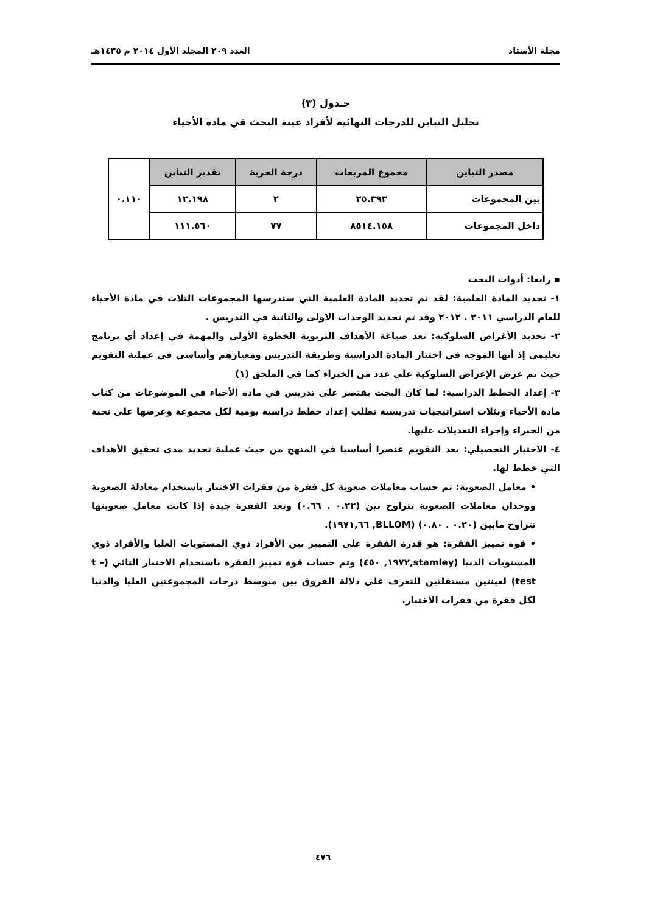مجلة الأستاذ العدد ٢٠٩ المجلد الأول ٢٠١٤ م ١٤٣٥هـ
جـدول (٣)
تحليل التباين للدرجات النهائية لأفراد عينة البحث في مادة الأحياء
| مصدر التباين | مجموع المربعات | درجة الحرية | تقدير التباين | ٠.١١٠ |
| بين المجموعات | ٢٥.٣٩٣ | ٢ | ١٢.١٩٨ | |
| داخل المجموعات | ٨٥١٤.١٥٨ | ٧٧ | ١١١.٥٦٠ | |
▪ رابعا: أدوات البحث
١- تحديد المادة العلمية: لقد تم تحديد المادة العلمية التي ستدرسها المجموعات الثلاث في مادة الأحياء للعام الدراسي ٢٠١١ . ٢٠١٢ وقد تم تحديد الوحدات الاولى والثانية في التدريس .
٢- تحديد الأغراض السلوكية: تعد صياغة الأهداف التربوية الخطوة الأولى والمهمة في إعداد أي برنامج تعليمي إذ أنها الموجه في اختيار المادة الدراسية وطريقة التدريس ومعيارهم وأساسي في عملية التقويم حيث تم عرض الإغراض السلوكية على عدد من الخبراء كما في الملحق (١)
٣- إعداد الخطط الدراسية: لما كان البحث يقتصر على تدريس في مادة الأحياء في الموضوعات من كتاب مادة الأحياء وبثلاث استراتيجيات تدريسية تطلب إعداد خطط دراسية يومية لكل مجموعة وعرضها على نخبة من الخبراء وإجراء التعديلات عليها.
٤- الاختبار التحصيلي: يعد التقويم عنصرا أساسيا في المنهج من حيث عملية تحديد مدى تحقيق الأهداف التي خطط لها.
• معامل الصعوبة: تم حساب معاملات صعوبة كل فقرة من فقرات الاختبار باستخدام معادلة الصعوبة ووجدان معاملات الصعوبة تتراوح بين (٠.٢٢ . ٠.٦٦) وتعد الفقرة جيدة إذا كانت معامل صعوبتها تتراوح مابين (٠.٢٠ . ٠.٨٠) (BLLOM, ١٩٧١,٦٦).
• قوة تمييز الفقرة: هو قدرة الفقرة على التمييز بين الأفراد ذوي المستويات العليا والأفراد ذوي المستويات الدنيا (stamley,١٩٧٢, ٤٥٠) وتم حساب قوة تمييز الفقرة باستخدام الاختبار التائي (t –test) لعينتين مستقلتين للتعرف على دلالة الفروق بين متوسط درجات المجموعتين العليا والدنيا لكل فقرة من فقرات الاختبار.
٤٧٦